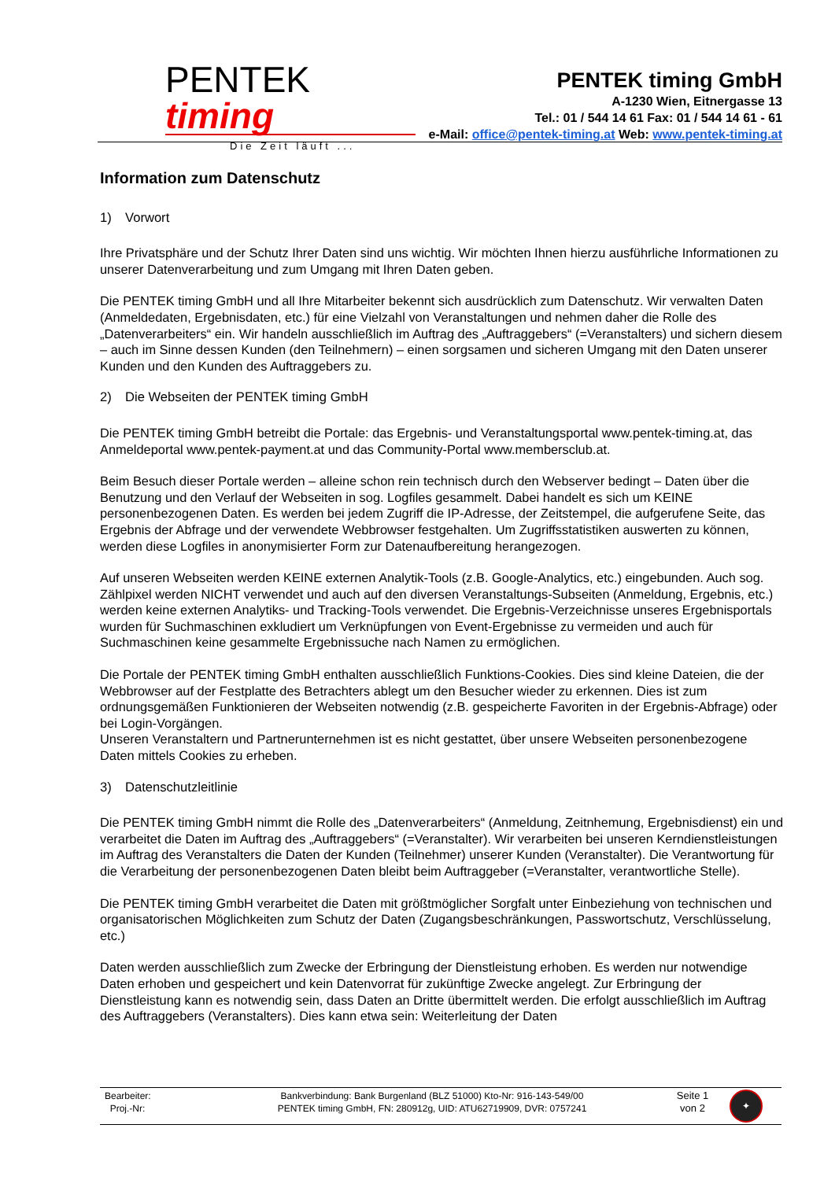PENTEK timing
Die Zeit läuft ...
PENTEK timing GmbH
A-1230 Wien, Eitnergasse 13
Tel.: 01 / 544 14 61 Fax: 01 / 544 14 61 - 61
e-Mail: office@pentek-timing.at Web: www.pentek-timing.at
Information zum Datenschutz
1) Vorwort
Ihre Privatsphäre und der Schutz Ihrer Daten sind uns wichtig. Wir möchten Ihnen hierzu ausführliche Informationen zu unserer Datenverarbeitung und zum Umgang mit Ihren Daten geben.
Die PENTEK timing GmbH und all Ihre Mitarbeiter bekennt sich ausdrücklich zum Datenschutz. Wir verwalten Daten (Anmeldedaten, Ergebnisdaten, etc.) für eine Vielzahl von Veranstaltungen und nehmen daher die Rolle des „Datenverarbeiters“ ein. Wir handeln ausschließlich im Auftrag des „Auftraggebers“ (=Veranstalters) und sichern diesem – auch im Sinne dessen Kunden (den Teilnehmern) – einen sorgsamen und sicheren Umgang mit den Daten unserer Kunden und den Kunden des Auftraggebers zu.
2) Die Webseiten der PENTEK timing GmbH
Die PENTEK timing GmbH betreibt die Portale: das Ergebnis- und Veranstaltungsportal www.pentek-timing.at, das Anmeldeportal www.pentek-payment.at und das Community-Portal www.membersclub.at.
Beim Besuch dieser Portale werden – alleine schon rein technisch durch den Webserver bedingt – Daten über die Benutzung und den Verlauf der Webseiten in sog. Logfiles gesammelt. Dabei handelt es sich um KEINE personenbezogenen Daten. Es werden bei jedem Zugriff die IP-Adresse, der Zeitstempel, die aufgerufene Seite, das Ergebnis der Abfrage und der verwendete Webbrowser festgehalten. Um Zugriffsstatistiken auswerten zu können, werden diese Logfiles in anonymisierter Form zur Datenaufbereitung herangezogen.
Auf unseren Webseiten werden KEINE externen Analytik-Tools (z.B. Google-Analytics, etc.) eingebunden. Auch sog. Zählpixel werden NICHT verwendet und auch auf den diversen Veranstaltungs-Subseiten (Anmeldung, Ergebnis, etc.) werden keine externen Analytiks- und Tracking-Tools verwendet. Die Ergebnis-Verzeichnisse unseres Ergebnisportals wurden für Suchmaschinen exkludiert um Verknüpfungen von Event-Ergebnisse zu vermeiden und auch für Suchmaschinen keine gesammelte Ergebnissuche nach Namen zu ermöglichen.
Die Portale der PENTEK timing GmbH enthalten ausschließlich Funktions-Cookies. Dies sind kleine Dateien, die der Webbrowser auf der Festplatte des Betrachters ablegt um den Besucher wieder zu erkennen. Dies ist zum ordnungsgemäßen Funktionieren der Webseiten notwendig (z.B. gespeicherte Favoriten in der Ergebnis-Abfrage) oder bei Login-Vorgängen.
Unseren Veranstaltern und Partnerunternehmen ist es nicht gestattet, über unsere Webseiten personenbezogene Daten mittels Cookies zu erheben.
3) Datenschutzleitlinie
Die PENTEK timing GmbH nimmt die Rolle des „Datenverarbeiters“ (Anmeldung, Zeitnhemung, Ergebnisdienst) ein und verarbeitet die Daten im Auftrag des „Auftraggebers“ (=Veranstalter). Wir verarbeiten bei unseren Kerndienstleistungen im Auftrag des Veranstalters die Daten der Kunden (Teilnehmer) unserer Kunden (Veranstalter). Die Verantwortung für die Verarbeitung der personenbezogenen Daten bleibt beim Auftraggeber (=Veranstalter, verantwortliche Stelle).
Die PENTEK timing GmbH verarbeitet die Daten mit größtmöglicher Sorgfalt unter Einbeziehung von technischen und organisatorischen Möglichkeiten zum Schutz der Daten (Zugangsbeschränkungen, Passwortschutz, Verschlüsselung, etc.)
Daten werden ausschließlich zum Zwecke der Erbringung der Dienstleistung erhoben. Es werden nur notwendige Daten erhoben und gespeichert und kein Datenvorrat für zukünftige Zwecke angelegt. Zur Erbringung der Dienstleistung kann es notwendig sein, dass Daten an Dritte übermittelt werden. Die erfolgt ausschließlich im Auftrag des Auftraggebers (Veranstalters). Dies kann etwa sein: Weiterleitung der Daten
| Bearbeiter: Proj.-Nr: | Bankverbindung: Bank Burgenland (BLZ 51000) Kto-Nr: 916-143-549/00 PENTEK timing GmbH, FN: 280912g, UID: ATU62719909, DVR: 0757241 | Seite 1 von 2 | ✦ |